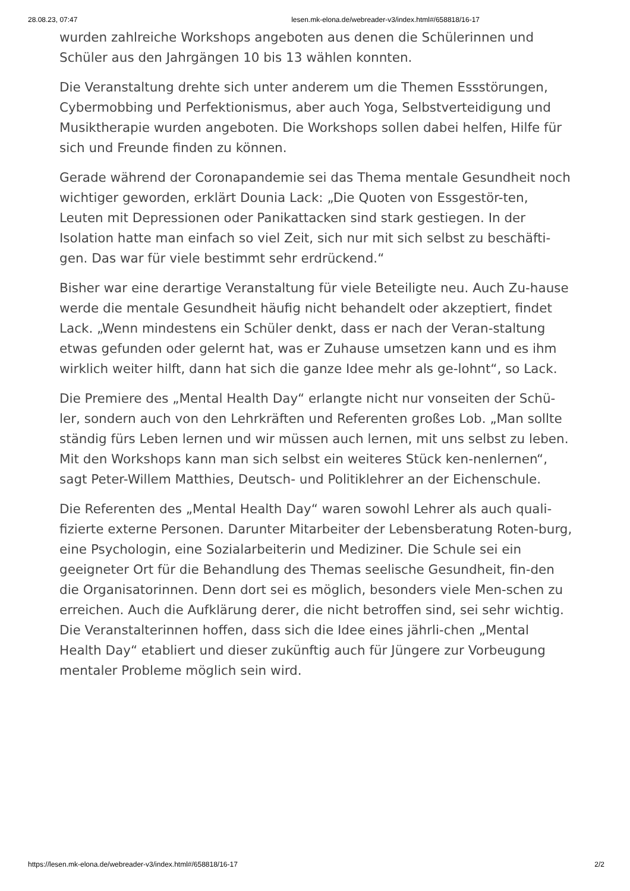28.08.23, 07:47 lesen.mk-elona.de/webreader-v3/index.html#/658818/16-17
wurden zahlreiche Workshops angeboten aus denen die Schülerinnen und Schüler aus den Jahrgängen 10 bis 13 wählen konnten.
Die Veranstaltung drehte sich unter anderem um die Themen Essstörungen, Cybermobbing und Perfektionismus, aber auch Yoga, Selbstverteidigung und Musiktherapie wurden angeboten. Die Workshops sollen dabei helfen, Hilfe für sich und Freunde finden zu können.
Gerade während der Coronapandemie sei das Thema mentale Gesundheit noch wichtiger geworden, erklärt Dounia Lack: „Die Quoten von Essgestör-ten, Leuten mit Depressionen oder Panikattacken sind stark gestiegen. In der Isolation hatte man einfach so viel Zeit, sich nur mit sich selbst zu beschäfti-gen. Das war für viele bestimmt sehr erdrückend.“
Bisher war eine derartige Veranstaltung für viele Beteiligte neu. Auch Zu-hause werde die mentale Gesundheit häufig nicht behandelt oder akzeptiert, findet Lack. „Wenn mindestens ein Schüler denkt, dass er nach der Veran-staltung etwas gefunden oder gelernt hat, was er Zuhause umsetzen kann und es ihm wirklich weiter hilft, dann hat sich die ganze Idee mehr als ge-lohnt“, so Lack.
Die Premiere des „Mental Health Day“ erlangte nicht nur vonseiten der Schü-ler, sondern auch von den Lehrkräften und Referenten großes Lob. „Man sollte ständig fürs Leben lernen und wir müssen auch lernen, mit uns selbst zu leben. Mit den Workshops kann man sich selbst ein weiteres Stück ken-nenlernen“, sagt Peter-Willem Matthies, Deutsch- und Politiklehrer an der Eichenschule.
Die Referenten des „Mental Health Day“ waren sowohl Lehrer als auch quali-fizierte externe Personen. Darunter Mitarbeiter der Lebensberatung Roten-burg, eine Psychologin, eine Sozialarbeiterin und Mediziner. Die Schule sei ein geeigneter Ort für die Behandlung des Themas seelische Gesundheit, fin-den die Organisatorinnen. Denn dort sei es möglich, besonders viele Men-schen zu erreichen. Auch die Aufklärung derer, die nicht betroffen sind, sei sehr wichtig. Die Veranstalterinnen hoffen, dass sich die Idee eines jährli-chen „Mental Health Day“ etabliert und dieser zukünftig auch für Jüngere zur Vorbeugung mentaler Probleme möglich sein wird.
https://lesen.mk-elona.de/webreader-v3/index.html#/658818/16-17 2/2